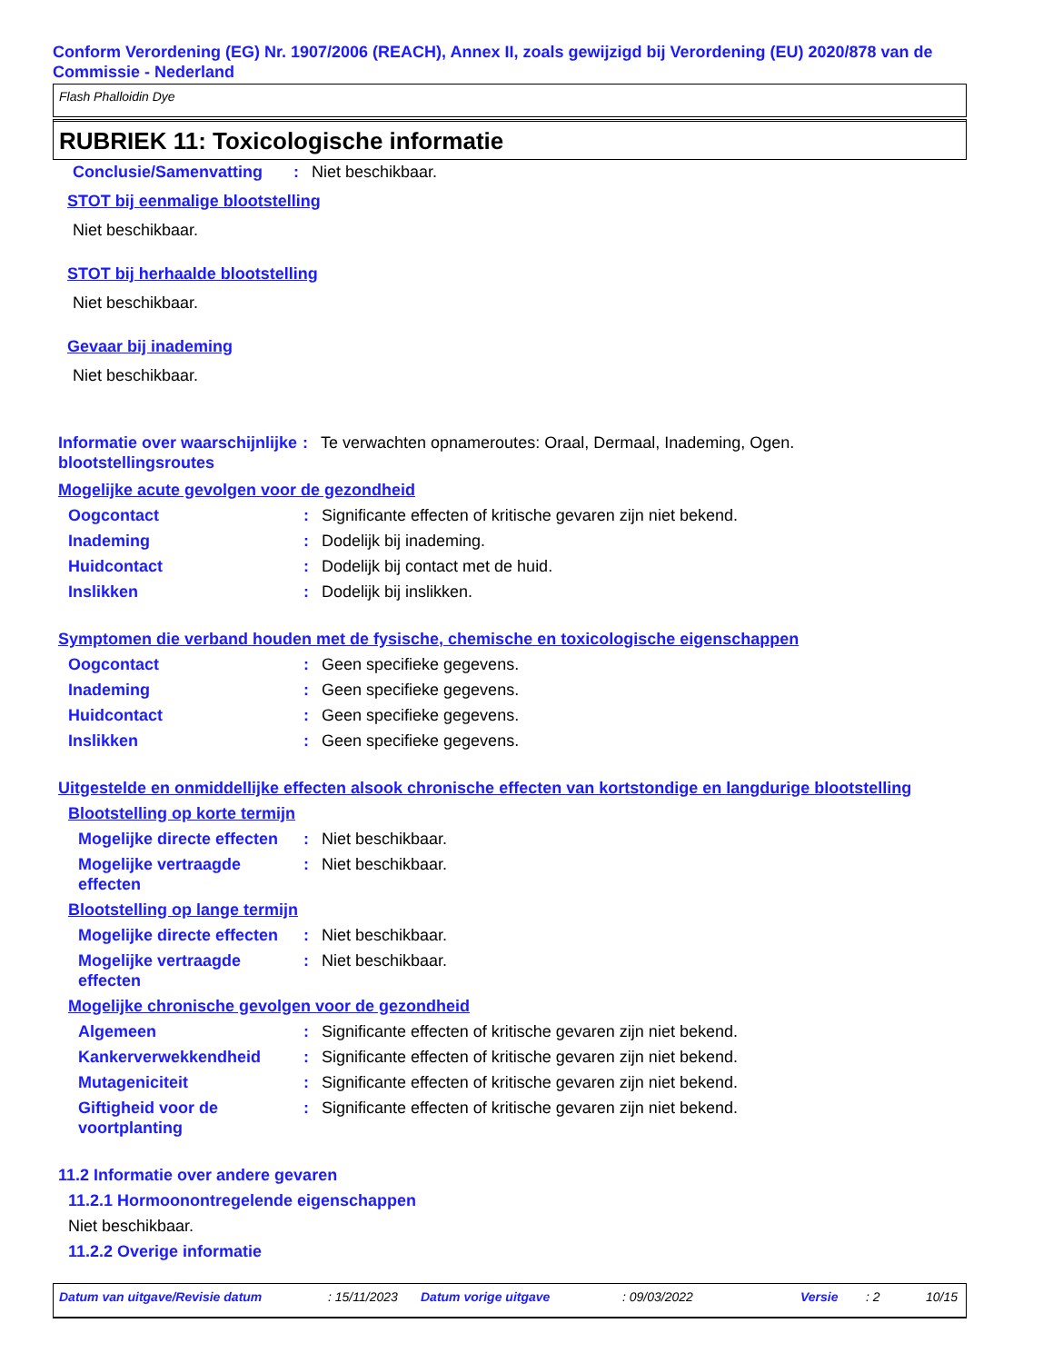Conform Verordening (EG) Nr. 1907/2006 (REACH), Annex II, zoals gewijzigd bij Verordening (EU) 2020/878 van de Commissie - Nederland
Flash Phalloidin Dye
RUBRIEK 11: Toxicologische informatie
Conclusie/Samenvatting: Niet beschikbaar.
STOT bij eenmalige blootstelling
Niet beschikbaar.
STOT bij herhaalde blootstelling
Niet beschikbaar.
Gevaar bij inademing
Niet beschikbaar.
Informatie over waarschijnlijke blootstellingsroutes: Te verwachten opnameroutes: Oraal, Dermaal, Inademing, Ogen.
Mogelijke acute gevolgen voor de gezondheid
Oogcontact: Significante effecten of kritische gevaren zijn niet bekend.
Inademing: Dodelijk bij inademing.
Huidcontact: Dodelijk bij contact met de huid.
Inslikken: Dodelijk bij inslikken.
Symptomen die verband houden met de fysische, chemische en toxicologische eigenschappen
Oogcontact: Geen specifieke gegevens.
Inademing: Geen specifieke gegevens.
Huidcontact: Geen specifieke gegevens.
Inslikken: Geen specifieke gegevens.
Uitgestelde en onmiddellijke effecten alsook chronische effecten van kortstondige en langdurige blootstelling
Blootstelling op korte termijn
Mogelijke directe effecten: Niet beschikbaar.
Mogelijke vertraagde effecten: Niet beschikbaar.
Blootstelling op lange termijn
Mogelijke directe effecten: Niet beschikbaar.
Mogelijke vertraagde effecten: Niet beschikbaar.
Mogelijke chronische gevolgen voor de gezondheid
Algemeen: Significante effecten of kritische gevaren zijn niet bekend.
Kankerverwekkendheid: Significante effecten of kritische gevaren zijn niet bekend.
Mutageniciteit: Significante effecten of kritische gevaren zijn niet bekend.
Giftigheid voor de voortplanting: Significante effecten of kritische gevaren zijn niet bekend.
11.2 Informatie over andere gevaren
11.2.1 Hormoonontregelende eigenschappen
Niet beschikbaar.
11.2.2 Overige informatie
Datum van uitgave/Revisie datum: 15/11/2023 Datum vorige uitgave: 09/03/2022 Versie: 2 10/15